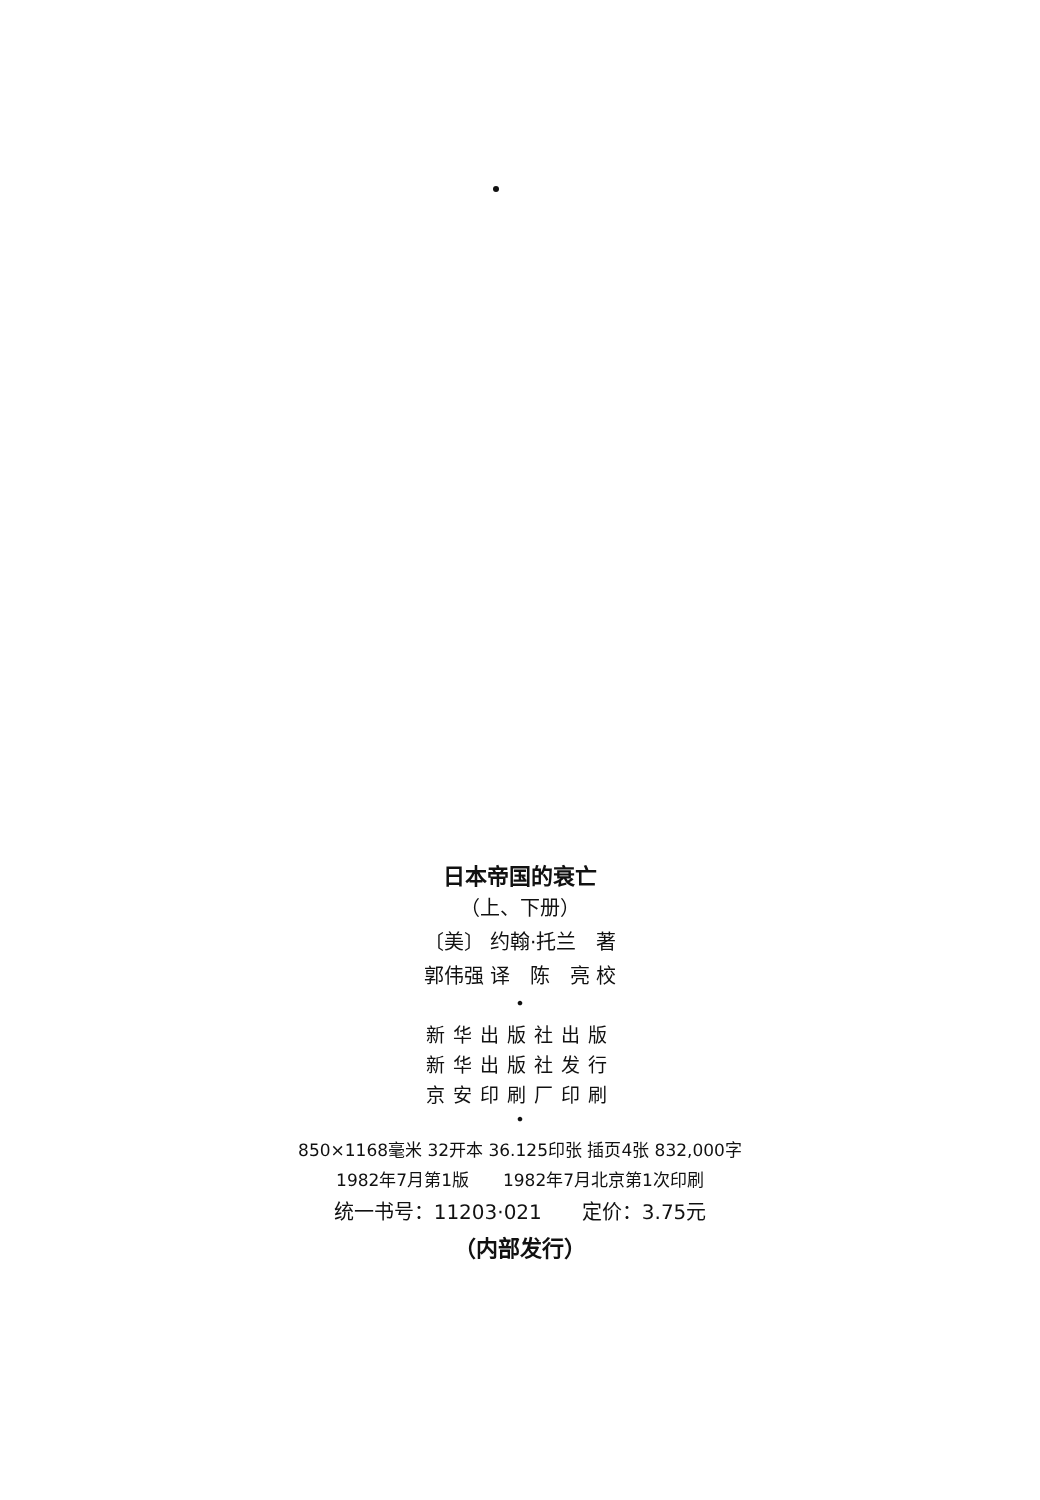日本帝国的衰亡
（上、下册）
〔美〕 约翰·托兰　著
郭伟强 译　陈　亮 校
•
新华出版社出版
新华出版社发行
京安印刷厂印刷
•
850×1168毫米 32开本 36.125印张 插页4张 832,000字
1982年7月第1版　　1982年7月北京第1次印刷
统一书号：11203·021　　定价：3.75元
（内部发行）